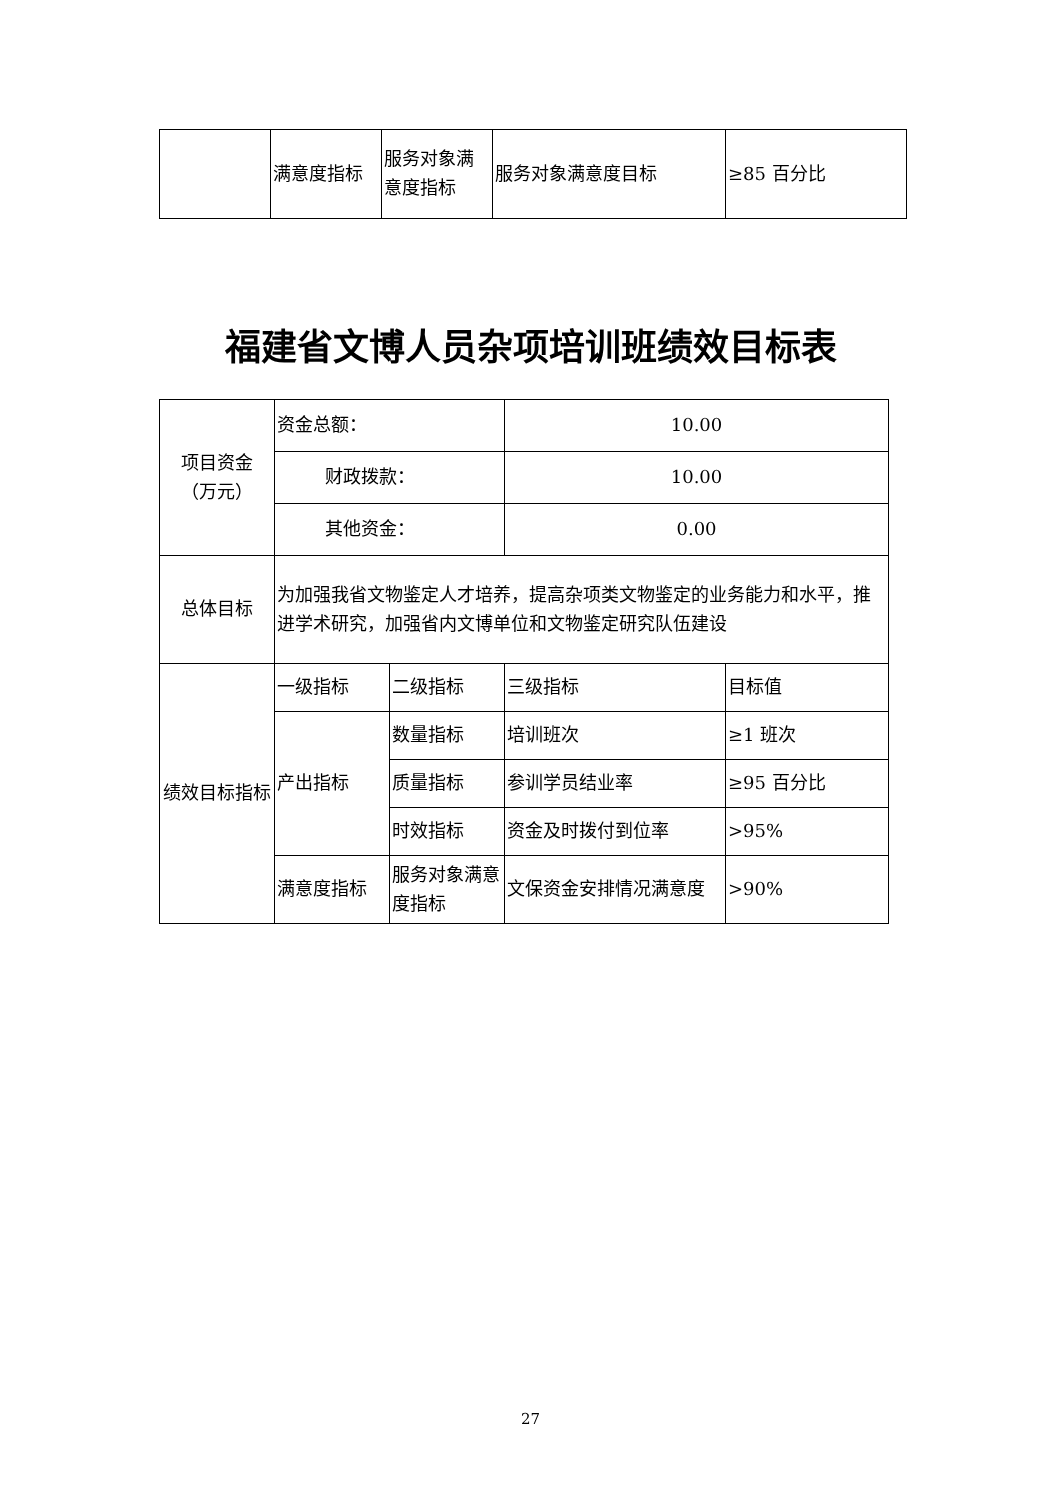| | 满意度指标 | 服务对象满意度指标 | 服务对象满意度目标 | ≥85 百分比 |
福建省文博人员杂项培训班绩效目标表
| 项目资金 （万元） | 资金总额： | | 10.00 | |
| | 财政拨款： | | 10.00 | |
| | 其他资金： | | 0.00 | |
| 总体目标 | 为加强我省文物鉴定人才培养，提高杂项类文物鉴定的业务能力和水平，推进学术研究，加强省内文博单位和文物鉴定研究队伍建设 | | | |
| 绩效目标指标 | 一级指标 | 二级指标 | 三级指标 | 目标值 |
| | 产出指标 | 数量指标 | 培训班次 | ≥1 班次 |
| | | 质量指标 | 参训学员结业率 | ≥95 百分比 |
| | | 时效指标 | 资金及时拨付到位率 | >95% |
| | 满意度指标 | 服务对象满意度指标 | 文保资金安排情况满意度 | >90% |
27